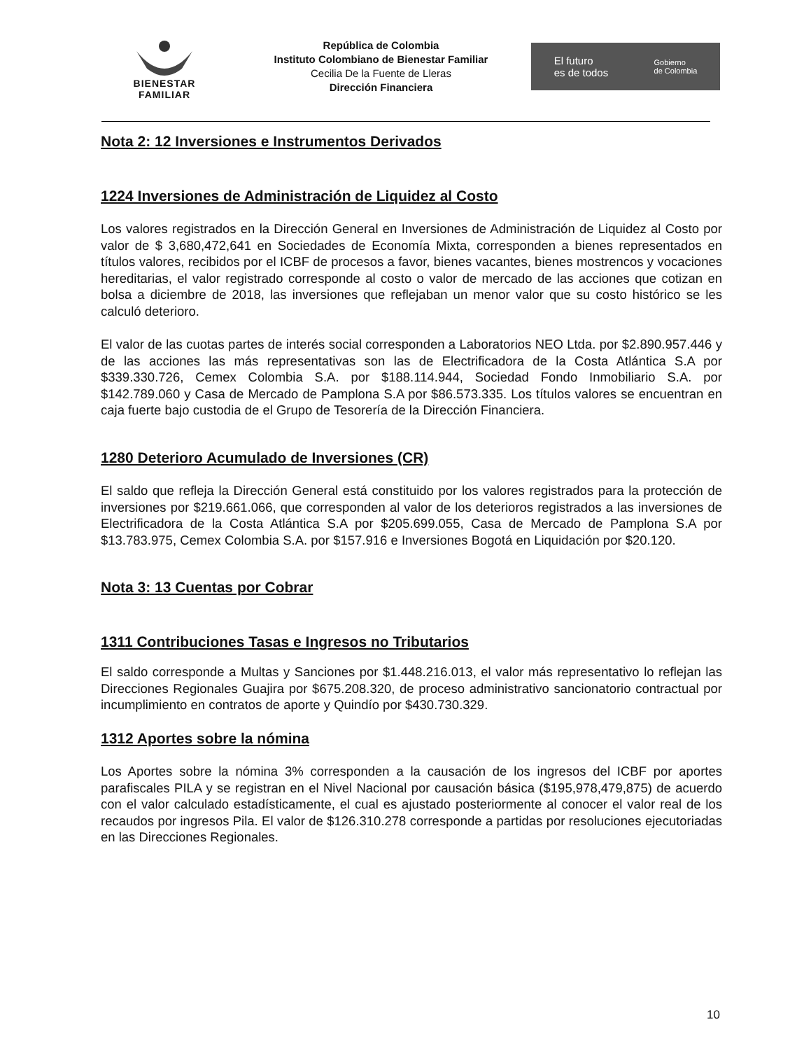BIENESTAR
FAMILIAR
República de Colombia
Instituto Colombiano de Bienestar Familiar
Cecilia De la Fuente de Lleras
Dirección Financiera
El futuro
es de todos Gobierno
de Colombia
Nota 2: 12 Inversiones e Instrumentos Derivados
1224 Inversiones de Administración de Liquidez al Costo
Los valores registrados en la Dirección General en Inversiones de Administración de Liquidez al Costo por valor de $ 3,680,472,641 en Sociedades de Economía Mixta, corresponden a bienes representados en títulos valores, recibidos por el ICBF de procesos a favor, bienes vacantes, bienes mostrencos y vocaciones hereditarias, el valor registrado corresponde al costo o valor de mercado de las acciones que cotizan en bolsa a diciembre de 2018, las inversiones que reflejaban un menor valor que su costo histórico se les calculó deterioro.
El valor de las cuotas partes de interés social corresponden a Laboratorios NEO Ltda. por $2.890.957.446 y de las acciones las más representativas son las de Electrificadora de la Costa Atlántica S.A por $339.330.726, Cemex Colombia S.A. por $188.114.944, Sociedad Fondo Inmobiliario S.A. por $142.789.060 y Casa de Mercado de Pamplona S.A por $86.573.335. Los títulos valores se encuentran en caja fuerte bajo custodia de el Grupo de Tesorería de la Dirección Financiera.
1280 Deterioro Acumulado de Inversiones (CR)
El saldo que refleja la Dirección General está constituido por los valores registrados para la protección de inversiones por $219.661.066, que corresponden al valor de los deterioros registrados a las inversiones de Electrificadora de la Costa Atlántica S.A por $205.699.055, Casa de Mercado de Pamplona S.A por $13.783.975, Cemex Colombia S.A. por $157.916 e Inversiones Bogotá en Liquidación por $20.120.
Nota 3: 13 Cuentas por Cobrar
1311 Contribuciones Tasas e Ingresos no Tributarios
El saldo corresponde a Multas y Sanciones por $1.448.216.013, el valor más representativo lo reflejan las Direcciones Regionales Guajira por $675.208.320, de proceso administrativo sancionatorio contractual por incumplimiento en contratos de aporte y Quindío por $430.730.329.
1312 Aportes sobre la nómina
Los Aportes sobre la nómina 3% corresponden a la causación de los ingresos del ICBF por aportes parafiscales PILA y se registran en el Nivel Nacional por causación básica ($195,978,479,875) de acuerdo con el valor calculado estadísticamente, el cual es ajustado posteriormente al conocer el valor real de los recaudos por ingresos Pila. El valor de $126.310.278 corresponde a partidas por resoluciones ejecutoriadas en las Direcciones Regionales.
10